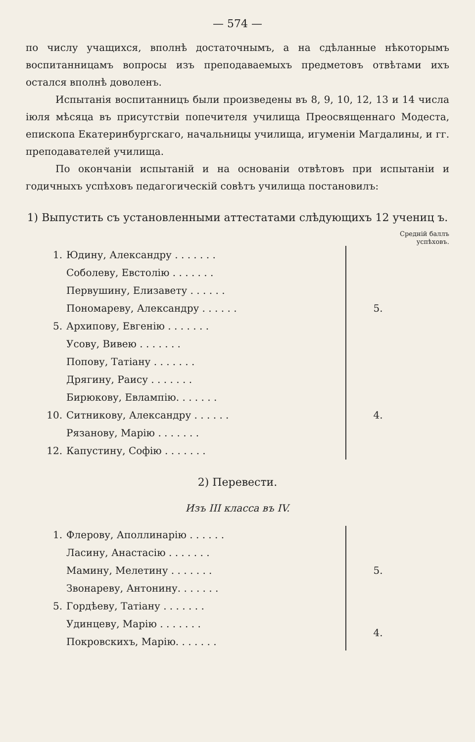— 574 —
по числу учащихся, вполнѣ достаточнымъ, а на сдѣланные нѣкоторымъ воспитанницамъ вопросы изъ преподаваемыхъ предметовъ отвѣтами ихъ остался вполнѣ доволенъ.
Испытанія воспитанницъ были произведены въ 8, 9, 10, 12, 13 и 14 числа іюля мѣсяца въ присутствіи попечителя училища Преосвященнаго Модеста, епископа Екатеринбургскаго, начальницы училища, игуменіи Магдалины, и гг. преподавателей училища.
По окончаніи испытаній и на основаніи отвѣтовъ при испытаніи и годичныхъ успѣховъ педагогическій совѣтъ училища постановилъ:
1) Выпустить съ установленными аттестатами слѣдующихъ 12 учениц ъ.
Среднiй баллъ
успѣховъ.
| 1. | Юдину, Александру . . . . . . . | 5. |
| | Соболеву, Евстолію . . . . . . . | |
| | Первушину, Елизавету . . . . . . | |
| | Пономареву, Александру . . . . . . | |
| 5. | Архипову, Евгенію . . . . . . . | |
| | Усову, Вивею . . . . . . . | |
| | Попову, Татіану . . . . . . . | |
| | Дрягину, Раису . . . . . . . | 4. |
| | Бирюкову, Евлампію. . . . . . . | |
| 10. | Ситникову, Александру . . . . . . | |
| | Рязанову, Марію . . . . . . . | |
| 12. | Капустину, Софію . . . . . . . | |
2) Перевести.
Изъ III класса въ IV.
| 1. | Флерову, Аполлинарію . . . . . . | 5. |
| | Ласину, Анастасію . . . . . . . | |
| | Мамину, Мелетину . . . . . . . | |
| | Звонареву, Антонину. . . . . . . | |
| 5. | Гордѣеву, Татіану . . . . . . . | |
| | Удинцеву, Марію . . . . . . . | 4. |
| | Покровскихъ, Марію. . . . . . . | |